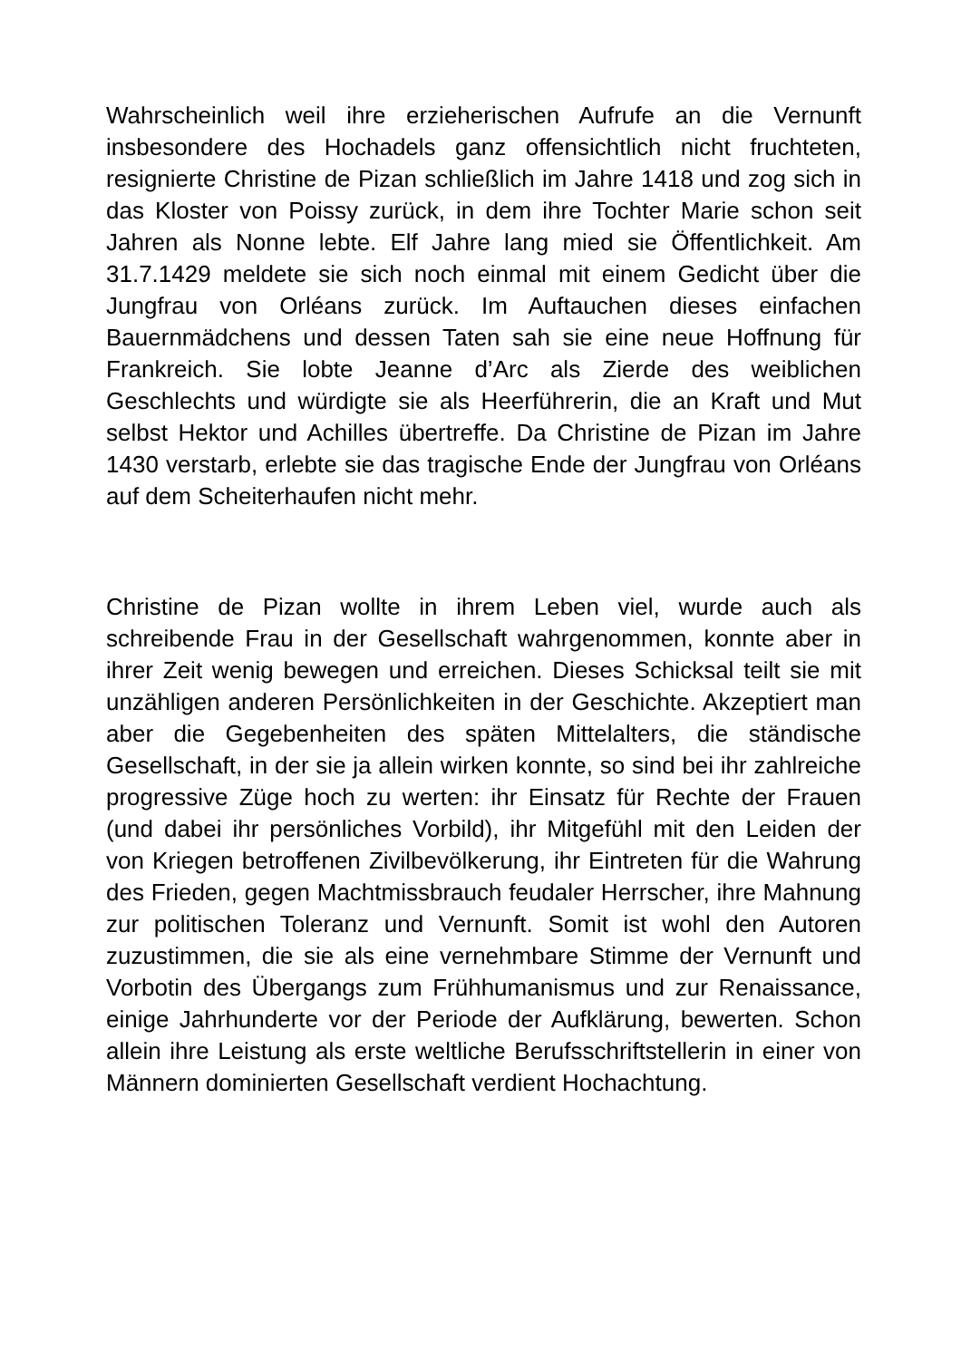Wahrscheinlich weil ihre erzieherischen Aufrufe an die Vernunft insbesondere des Hochadels ganz offensichtlich nicht fruchteten, resignierte Christine de Pizan schließlich im Jahre 1418 und zog sich in das Kloster von Poissy zurück, in dem ihre Tochter Marie schon seit Jahren als Nonne lebte. Elf Jahre lang mied sie Öffentlichkeit. Am 31.7.1429 meldete sie sich noch einmal mit einem Gedicht über die Jungfrau von Orléans zurück. Im Auftauchen dieses einfachen Bauernmädchens und dessen Taten sah sie eine neue Hoffnung für Frankreich. Sie lobte Jeanne d’Arc als Zierde des weiblichen Geschlechts und würdigte sie als Heerführerin, die an Kraft und Mut selbst Hektor und Achilles übertreffe. Da Christine de Pizan im Jahre 1430 verstarb, erlebte sie das tragische Ende der Jungfrau von Orléans auf dem Scheiterhaufen nicht mehr.
Christine de Pizan wollte in ihrem Leben viel, wurde auch als schreibende Frau in der Gesellschaft wahrgenommen, konnte aber in ihrer Zeit wenig bewegen und erreichen. Dieses Schicksal teilt sie mit unzähligen anderen Persönlichkeiten in der Geschichte. Akzeptiert man aber die Gegebenheiten des späten Mittelalters, die ständische Gesellschaft, in der sie ja allein wirken konnte, so sind bei ihr zahlreiche progressive Züge hoch zu werten: ihr Einsatz für Rechte der Frauen (und dabei ihr persönliches Vorbild), ihr Mitgefühl mit den Leiden der von Kriegen betroffenen Zivilbevölkerung, ihr Eintreten für die Wahrung des Frieden, gegen Machtmissbrauch feudaler Herrscher, ihre Mahnung zur politischen Toleranz und Vernunft. Somit ist wohl den Autoren zuzustimmen, die sie als eine vernehmbare Stimme der Vernunft und Vorbotin des Übergangs zum Frühhumanismus und zur Renaissance, einige Jahrhunderte vor der Periode der Aufklärung, bewerten. Schon allein ihre Leistung als erste weltliche Berufsschriftstellerin in einer von Männern dominierten Gesellschaft verdient Hochachtung.